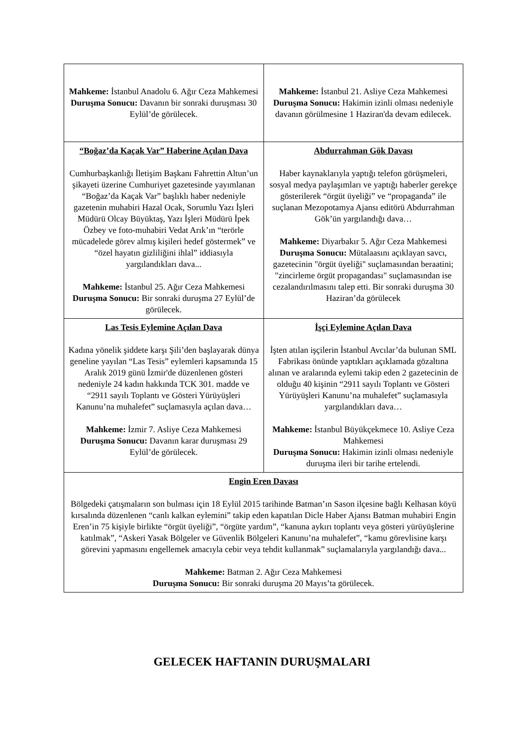| Mahkeme: İstanbul Anadolu 6. Ağır Ceza Mahkemesi Duruşma Sonucu: Davanın bir sonraki duruşması 30 Eylül’de görülecek. | Mahkeme: İstanbul 21. Asliye Ceza Mahkemesi Duruşma Sonucu: Hakimin izinli olması nedeniyle davanın görülmesine 1 Haziran'da devam edilecek. |
| “Boğaz’da Kaçak Var” Haberine Açılan Dava Cumhurbaşkanlığı İletişim Başkanı Fahrettin Altun’un şikayeti üzerine Cumhuriyet gazetesinde yayımlanan “Boğaz’da Kaçak Var” başlıklı haber nedeniyle gazetenin muhabiri Hazal Ocak, Sorumlu Yazı İşleri Müdürü Olcay Büyüktaş, Yazı İşleri Müdürü İpek Özbey ve foto-muhabiri Vedat Arık’ın “terörle mücadelede görev almış kişileri hedef göstermek” ve “özel hayatın gizliliğini ihlal” iddiasıyla yargılandıkları dava... Mahkeme: İstanbul 25. Ağır Ceza Mahkemesi Duruşma Sonucu: Bir sonraki duruşma 27 Eylül’de görülecek. | Abdurrahman Gök Davası Haber kaynaklarıyla yaptığı telefon görüşmeleri, sosyal medya paylaşımları ve yaptığı haberler gerekçe gösterilerek “örgüt üyeliği” ve “propaganda” ile suçlanan Mezopotamya Ajansı editörü Abdurrahman Gök’ün yargılandığı dava… Mahkeme: Diyarbakır 5. Ağır Ceza Mahkemesi Duruşma Sonucu: Mütalaasını açıklayan savcı, gazetecinin "örgüt üyeliği" suçlamasından beraatini; "zincirleme örgüt propagandası" suçlamasından ise cezalandırılmasını talep etti. Bir sonraki duruşma 30 Haziran’da görülecek |
| Las Tesis Eylemine Açılan Dava Kadına yönelik şiddete karşı Şili’den başlayarak dünya geneline yayılan “Las Tesis” eylemleri kapsamında 15 Aralık 2019 günü İzmir'de düzenlenen gösteri nedeniyle 24 kadın hakkında TCK 301. madde ve “2911 sayılı Toplantı ve Gösteri Yürüyüşleri Kanunu’na muhalefet” suçlamasıyla açılan dava… Mahkeme: İzmir 7. Asliye Ceza Mahkemesi Duruşma Sonucu: Davanın karar duruşması 29 Eylül’de görülecek. | İşçi Eylemine Açılan Dava İşten atılan işçilerin İstanbul Avcılar’da bulunan SML Fabrikası önünde yaptıkları açıklamada gözaltına alınan ve aralarında eylemi takip eden 2 gazetecinin de olduğu 40 kişinin “2911 sayılı Toplantı ve Gösteri Yürüyüşleri Kanunu’na muhalefet” suçlamasıyla yargılandıkları dava… Mahkeme: İstanbul Büyükçekmece 10. Asliye Ceza Mahkemesi Duruşma Sonucu: Hakimin izinli olması nedeniyle duruşma ileri bir tarihe ertelendi. |
| Engin Eren Davası Bölgedeki çatışmaların son bulması için 18 Eylül 2015 tarihinde Batman’ın Sason ilçesine bağlı Kelhasan köyü kırsalında düzenlenen “canlı kalkan eylemini” takip eden kapatılan Dicle Haber Ajansı Batman muhabiri Engin Eren’in 75 kişiyle birlikte “örgüt üyeliği”, “örgüte yardım”, “kanuna aykırı toplantı veya gösteri yürüyüşlerine katılmak”, “Askeri Yasak Bölgeler ve Güvenlik Bölgeleri Kanunu’na muhalefet”, “kamu görevlisine karşı görevini yapmasını engellemek amacıyla cebir veya tehdit kullanmak” suçlamalarıyla yargılandığı dava... Mahkeme: Batman 2. Ağır Ceza Mahkemesi Duruşma Sonucu: Bir sonraki duruşma 20 Mayıs’ta görülecek. | |
GELECEK HAFTANIN DURUŞMALARI